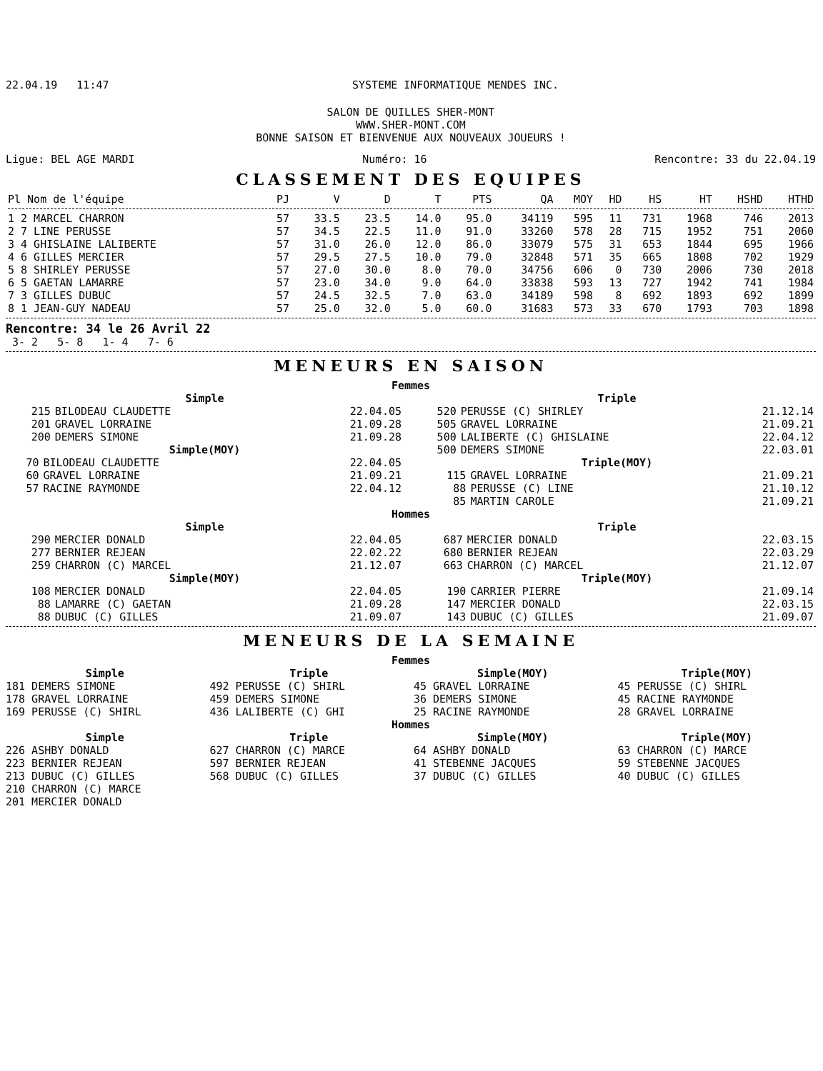22.04.19 11:47 SYSTEME INFORMATIQUE MENDES INC.
SALON DE QUILLES SHER-MONT
WWW.SHER-MONT.COM
BONNE SAISON ET BIENVENUE AUX NOUVEAUX JOUEURS !
Ligue: BEL AGE MARDI Numéro: 16 Rencontre: 33 du 22.04.19
CLASSEMENT DES EQUIPES
| Pl Nom de l'équipe | PJ | V | D | T | PTS | QA | MOY | HD | HS | HT | HSHD | HTHD |
| --- | --- | --- | --- | --- | --- | --- | --- | --- | --- | --- | --- | --- |
| 1 2 MARCEL CHARRON | 57 | 33.5 | 23.5 | 14.0 | 95.0 | 34119 | 595 | 11 | 731 | 1968 | 746 | 2013 |
| 2 7 LINE PERUSSE | 57 | 34.5 | 22.5 | 11.0 | 91.0 | 33260 | 578 | 28 | 715 | 1952 | 751 | 2060 |
| 3 4 GHISLAINE LALIBERTE | 57 | 31.0 | 26.0 | 12.0 | 86.0 | 33079 | 575 | 31 | 653 | 1844 | 695 | 1966 |
| 4 6 GILLES MERCIER | 57 | 29.5 | 27.5 | 10.0 | 79.0 | 32848 | 571 | 35 | 665 | 1808 | 702 | 1929 |
| 5 8 SHIRLEY PERUSSE | 57 | 27.0 | 30.0 | 8.0 | 70.0 | 34756 | 606 | 0 | 730 | 2006 | 730 | 2018 |
| 6 5 GAETAN LAMARRE | 57 | 23.0 | 34.0 | 9.0 | 64.0 | 33838 | 593 | 13 | 727 | 1942 | 741 | 1984 |
| 7 3 GILLES DUBUC | 57 | 24.5 | 32.5 | 7.0 | 63.0 | 34189 | 598 | 8 | 692 | 1893 | 692 | 1899 |
| 8 1 JEAN-GUY NADEAU | 57 | 25.0 | 32.0 | 5.0 | 60.0 | 31683 | 573 | 33 | 670 | 1793 | 703 | 1898 |
Rencontre: 34 le 26 Avril 22
3- 2 5- 8 1- 4 7- 6
MENEURS EN SAISON
Femmes
Simple
| 215 | BILODEAU CLAUDETTE | 22.04.05 |
| 201 | GRAVEL LORRAINE | 21.09.28 |
| 200 | DEMERS SIMONE | 21.09.28 |
Simple(MOY)
| 70 | BILODEAU CLAUDETTE | 22.04.05 |
| 60 | GRAVEL LORRAINE | 21.09.21 |
| 57 | RACINE RAYMONDE | 22.04.12 |
Triple
| 520 | PERUSSE (C) SHIRLEY | 21.12.14 |
| 505 | GRAVEL LORRAINE | 21.09.21 |
| 500 | LALIBERTE (C) GHISLAINE | 22.04.12 |
| 500 | DEMERS SIMONE | 22.03.01 |
Triple(MOY)
| 115 | GRAVEL LORRAINE | 21.09.21 |
| 88 | PERUSSE (C) LINE | 21.10.12 |
| 85 | MARTIN CAROLE | 21.09.21 |
Hommes
Simple
| 290 | MERCIER DONALD | 22.04.05 |
| 277 | BERNIER REJEAN | 22.02.22 |
| 259 | CHARRON (C) MARCEL | 21.12.07 |
Simple(MOY)
| 108 | MERCIER DONALD | 22.04.05 |
| 88 | LAMARRE (C) GAETAN | 21.09.28 |
| 88 | DUBUC (C) GILLES | 21.09.07 |
Triple
| 687 | MERCIER DONALD | 22.03.15 |
| 680 | BERNIER REJEAN | 22.03.29 |
| 663 | CHARRON (C) MARCEL | 21.12.07 |
Triple(MOY)
| 190 | CARRIER PIERRE | 21.09.14 |
| 147 | MERCIER DONALD | 22.03.15 |
| 143 | DUBUC (C) GILLES | 21.09.07 |
MENEURS DE LA SEMAINE
Femmes
Simple
181 DEMERS SIMONE
178 GRAVEL LORRAINE
169 PERUSSE (C) SHIRL
Triple
492 PERUSSE (C) SHIRL
459 DEMERS SIMONE
436 LALIBERTE (C) GHI
Simple(MOY)
45 GRAVEL LORRAINE
36 DEMERS SIMONE
25 RACINE RAYMONDE
Triple(MOY)
45 PERUSSE (C) SHIRL
45 RACINE RAYMONDE
28 GRAVEL LORRAINE
Hommes
Simple
226 ASHBY DONALD
223 BERNIER REJEAN
213 DUBUC (C) GILLES
210 CHARRON (C) MARCE
201 MERCIER DONALD
Triple
627 CHARRON (C) MARCE
597 BERNIER REJEAN
568 DUBUC (C) GILLES
Simple(MOY)
64 ASHBY DONALD
41 STEBENNE JACQUES
37 DUBUC (C) GILLES
Triple(MOY)
63 CHARRON (C) MARCE
59 STEBENNE JACQUES
40 DUBUC (C) GILLES